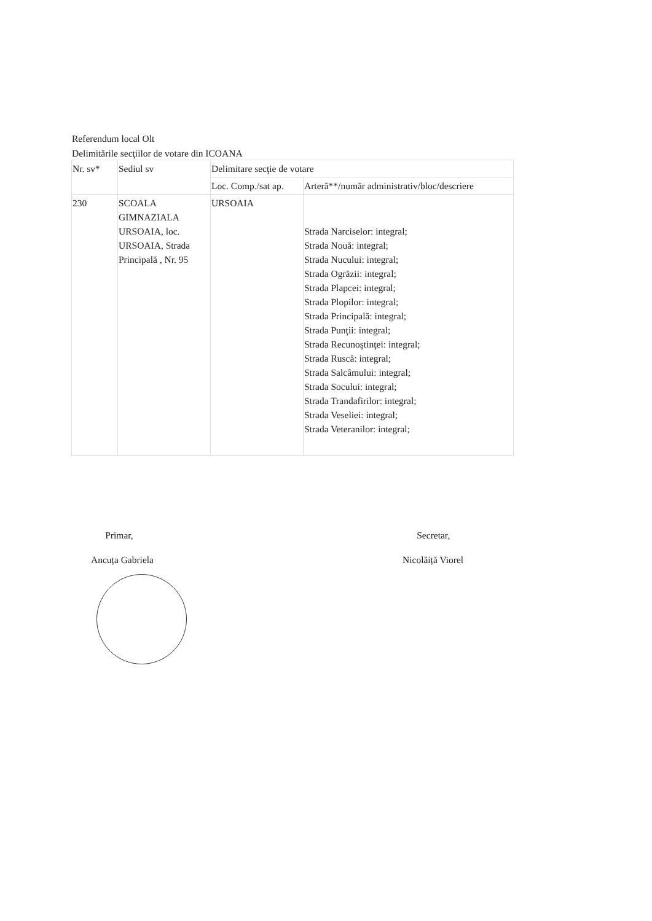Referendum local Olt
Delimitările secţiilor de votare din ICOANA
| Nr. sv* | Sediul sv | Delimitare secţie de votare | |
| --- | --- | --- | --- |
| | | Loc. Comp./sat ap. | Arteră**/număr administrativ/bloc/descriere |
| 230 | SCOALA GIMNAZIALA URSOAIA, loc. URSOAIA, Strada Principală , Nr. 95 | URSOAIA | Strada Narciselor: integral; Strada Nouă: integral; Strada Nucului: integral; Strada Ogrăzii: integral; Strada Plapcei: integral; Strada Plopilor: integral; Strada Principală: integral; Strada Punţii: integral; Strada Recunoştinţei: integral; Strada Ruscă: integral; Strada Salcâmului: integral; Strada Socului: integral; Strada Trandafirilor: integral; Strada Veseliei: integral; Strada Veteranilor: integral; |
Primar,
Ancuța Gabriela
Secretar,
Nicolăiță Viorel